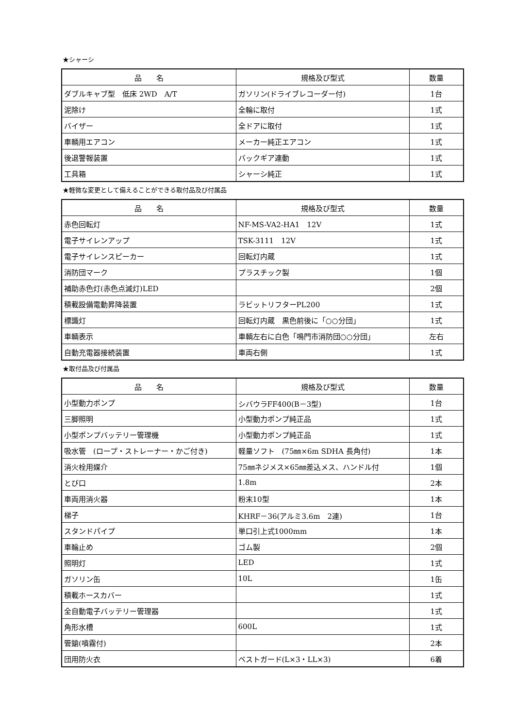★シャーシ
| 品 名 | 規格及び型式 | 数量 |
| --- | --- | --- |
| ダブルキャブ型 低床 2WD A/T | ガソリン(ドライブレコーダー付) | 1台 |
| 泥除け | 全輪に取付 | 1式 |
| バイザー | 全ドアに取付 | 1式 |
| 車輌用エアコン | メーカー純正エアコン | 1式 |
| 後退警報装置 | バックギア連動 | 1式 |
| 工具箱 | シャーシ純正 | 1式 |
★軽微な変更として備えることができる取付品及び付属品
| 品 名 | 規格及び型式 | 数量 |
| --- | --- | --- |
| 赤色回転灯 | NF-MS-VA2-HA1 12V | 1式 |
| 電子サイレンアップ | TSK-3111 12V | 1式 |
| 電子サイレンスピーカー | 回転灯内蔵 | 1式 |
| 消防団マーク | プラスチック製 | 1個 |
| 補助赤色灯(赤色点滅灯)LED | | 2個 |
| 積載設備電動昇降装置 | ラビットリフターPL200 | 1式 |
| 標識灯 | 回転灯内蔵 黒色前後に「○○分団」 | 1式 |
| 車輌表示 | 車輌左右に白色「鳴門市消防団○○分団」 | 左右 |
| 自動充電器接続装置 | 車両右側 | 1式 |
★取付品及び付属品
| 品 名 | 規格及び型式 | 数量 |
| --- | --- | --- |
| 小型動力ポンプ | シバウラFF400(B－3型) | 1台 |
| 三脚照明 | 小型動力ポンプ純正品 | 1式 |
| 小型ポンプバッテリー管理機 | 小型動力ポンプ純正品 | 1式 |
| 吸水管 (ロープ・ストレーナー・かご付き) | 軽量ソフト (75㎜×6m SDHA 長角付) | 1本 |
| 消火栓用媒介 | 75㎜ネジメス×65㎜差込メス、ハンドル付 | 1個 |
| とび口 | 1.8m | 2本 |
| 車両用消火器 | 粉末10型 | 1本 |
| 梯子 | KHRF－36(アルミ3.6m 2連) | 1台 |
| スタンドパイプ | 単口引上式1000mm | 1本 |
| 車輪止め | ゴム製 | 2個 |
| 照明灯 | LED | 1式 |
| ガソリン缶 | 10L | 1缶 |
| 積載ホースカバー | | 1式 |
| 全自動電子バッテリー管理器 | | 1式 |
| 角形水槽 | 600L | 1式 |
| 管鎗(噴霧付) | | 2本 |
| 団用防火衣 | ベストガード(L×3・LL×3) | 6着 |